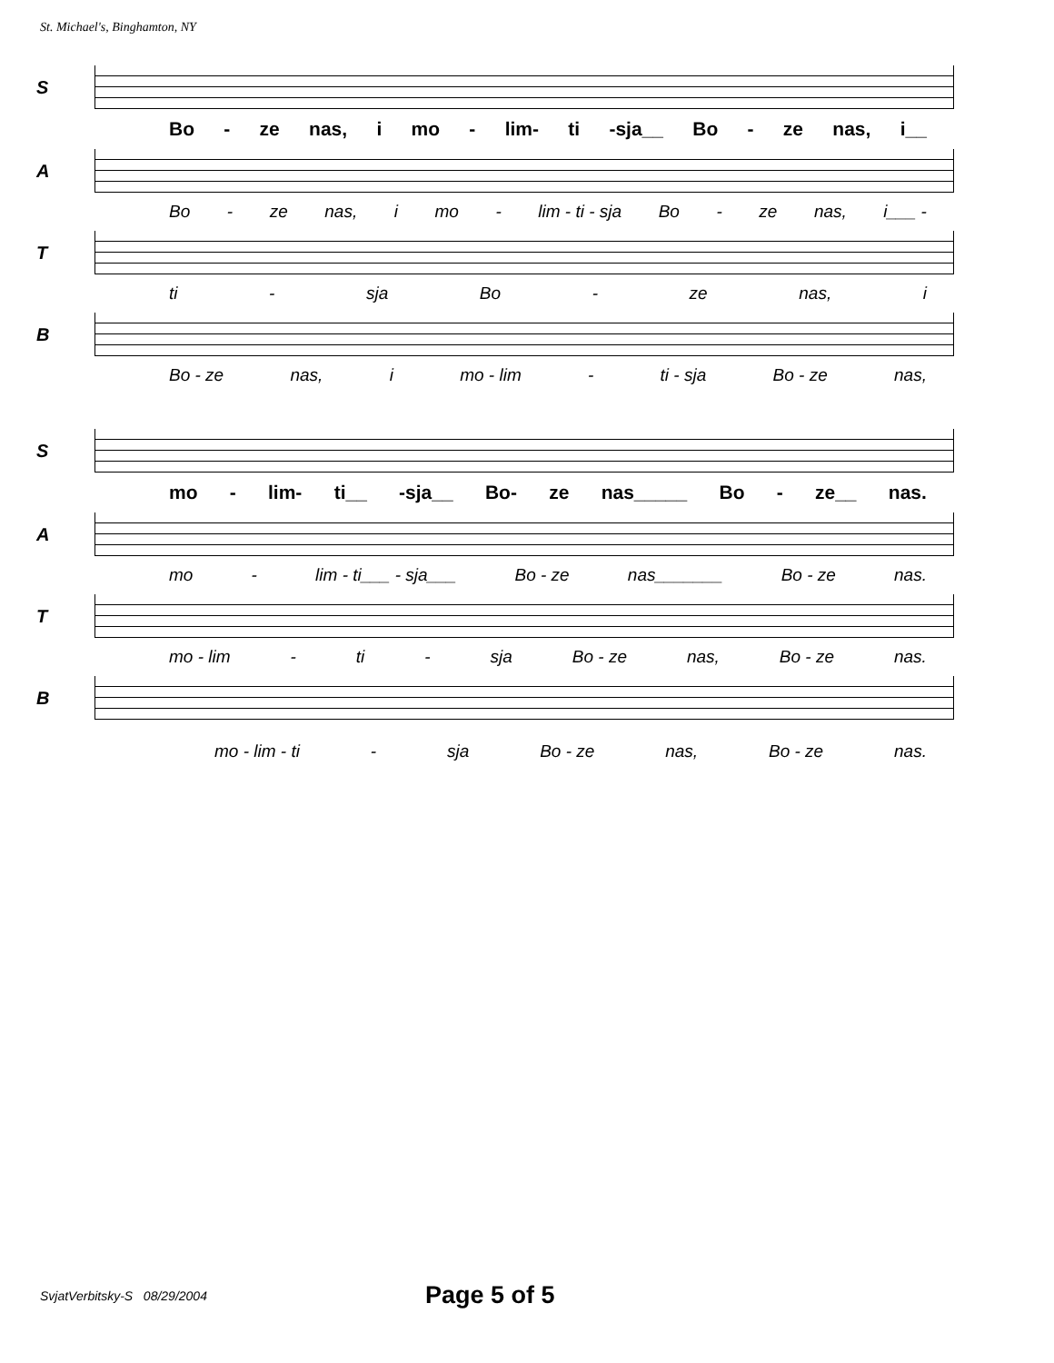St. Michael's, Binghamton, NY
S
Bo - ze nas, i mo - lim- ti -sja__ Bo - ze nas, i__
A
Bo - ze nas, i mo - lim - ti - sja Bo - ze nas, i___ -
T
ti - sja Bo - ze nas, i
B
Bo - ze nas, i mo - lim - ti - sja Bo - ze nas,
S
mo - lim- ti__ -sja__ Bo- ze nas_____ Bo - ze__ nas.
A
mo - lim - ti___ - sja___ Bo - ze nas_______ Bo - ze nas.
T
mo - lim - ti - sja Bo - ze nas, Bo - ze nas.
B
mo - lim - ti - sja Bo - ze nas, Bo - ze nas.
SvjatVerbitsky-S 08/29/2004 Page 5 of 5